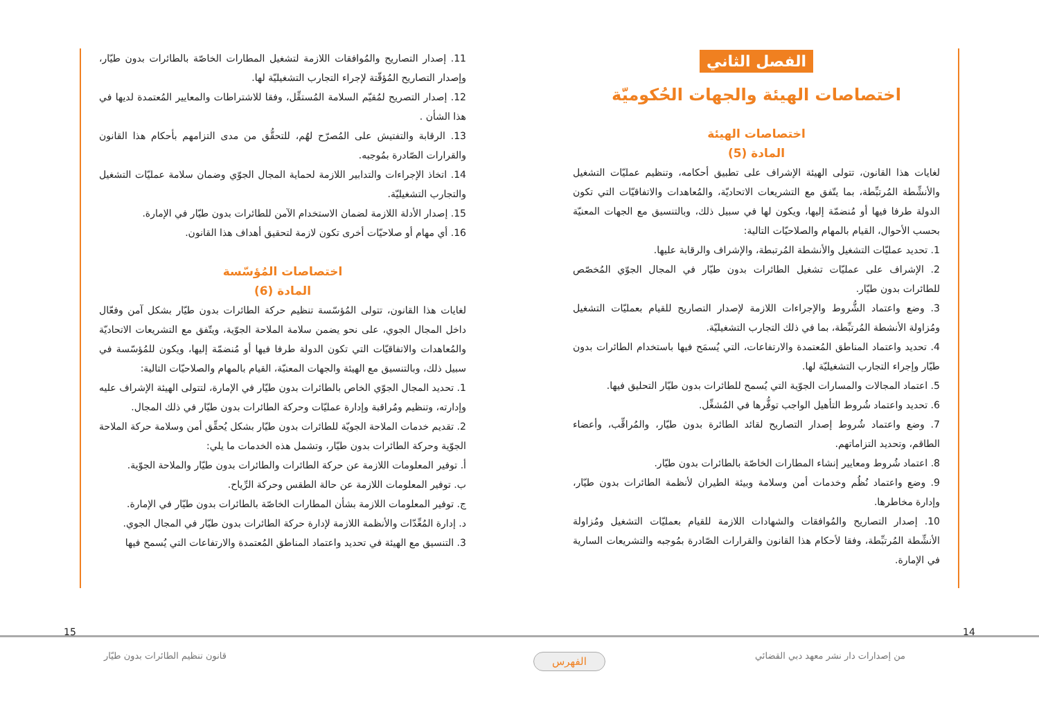الفصل الثاني
اختصاصات الهيئة والجهات الحُكوميّة
اختصاصات الهيئة
المادة (5)
لغايات هذا القانون، تتولى الهيئة الإشراف على تطبيق أحكامه، وتنظيم عمليّات التشغيل والأنشِّطة المُرتبِّطة، بما يتّفق مع التشريعات الاتحاديّة، والمُعاهدات والاتفاقيّات التي تكون الدولة طرفا فيها أو مُنضمّة إليها، ويكون لها في سبيل ذلك، وبالتنسيق مع الجهات المعنيّة بحسب الأحوال، القيام بالمهام والصلاحيّات التالية:
1. تحديد عمليّات التشغيل والأنشطة المُرتبطة، والإشراف والرقابة عليها.
2. الإشراف على عمليّات تشغيل الطائرات بدون طيّار في المجال الجوّي المُخصّص للطائرات بدون طيّار.
3. وضع واعتماد الشُّروط والإجراءات اللازمة لإصدار التصاريح للقيام بعمليّات التشغيل ومُزاولة الأنشطة المُرتبِّطة، بما في ذلك التجارب التشغيليّة.
4. تحديد واعتماد المناطق المُعتمدة والارتفاعات، التي يُسمَح فيها باستخدام الطائرات بدون طيّار وإجراء التجارب التشغيليّة لها.
5. اعتماد المجالات والمسارات الجوّية التي يُسمح للطائرات بدون طيّار التحليق فيها.
6. تحديد واعتماد شُروط التأهيل الواجب توفُّرها في المُشغِّل.
7. وضع واعتماد شُروط إصدار التصاريح لقائد الطائرة بدون طيّار، والمُراقِّب، وأعضاء الطاقم، وتحديد التزاماتهم.
8. اعتماد شُروط ومعايير إنشاء المطارات الخاصّة بالطائرات بدون طيّار.
9. وضع واعتماد نُظُم وخدمات أمن وسلامة وبيئة الطيران لأنظمة الطائرات بدون طيّار، وإدارة مخاطرها.
10. إصدار التصاريح والمُوافقات والشهادات اللازمة للقيام بعمليّات التشغيل ومُزاولة الأنشِّطة المُرتبِّطة، وفقا لأحكام هذا القانون والقرارات الصّادرة بمُوجبه والتشريعات السارية في الإمارة.
11. إصدار التصاريح والمُوافقات اللازمة لتشغيل المطارات الخاصّة بالطائرات بدون طيّار، وإصدار التصاريح المُؤقّتة لإجراء التجارب التشغيليّة لها.
12. إصدار التصريح لمُقيّم السلامة المُستقِّل، وفقا للاشتراطات والمعايير المُعتمدة لديها في هذا الشأن .
13. الرقابة والتفتيش على المُصرّح لهُم، للتحقُّق من مدى التزامهم بأحكام هذا القانون والقرارات الصّادرة بمُوجبه.
14. اتخاذ الإجراءات والتدابير اللازمة لحماية المجال الجوّي وضمان سلامة عمليّات التشغيل والتجارب التشغيليّة.
15. إصدار الأدلة اللازمة لضمان الاستخدام الآمن للطائرات بدون طيّار في الإمارة.
16. أي مهام أو صلاحيّات أخرى تكون لازمة لتحقيق أهداف هذا القانون.
اختصاصات المُؤسّسة
المادة (6)
لغايات هذا القانون، تتولى المُؤسّسة تنظيم حركة الطائرات بدون طيّار بشكل آمن وفعّال داخل المجال الجوي، على نحو يضمن سلامة الملاحة الجوّية، ويتّفق مع التشريعات الاتحاديّة والمُعاهدات والاتفاقيّات التي تكون الدولة طرفا فيها أو مُنضمّة إليها، ويكون للمُؤسّسة في سبيل ذلك، وبالتنسيق مع الهيئة والجهات المعنيّة، القيام بالمهام والصلاحيّات التالية:
1. تحديد المجال الجوّي الخاص بالطائرات بدون طيّار في الإمارة، لتتولى الهيئة الإشراف عليه وإدارته، وتنظيم ومُراقبة وإدارة عمليّات وحركة الطائرات بدون طيّار في ذلك المجال.
2. تقديم خدمات الملاحة الجويّة للطائرات بدون طيّار بشكل يُحقِّق أمن وسلامة حركة الملاحة الجوّية وحركة الطائرات بدون طيّار، وتشمل هذه الخدمات ما يلي:
أ. توفير المعلومات اللازمة عن حركة الطائرات والطائرات بدون طيّار والملاحة الجوّية.
ب. توفير المعلومات اللازمة عن حالة الطقس وحركة الرِّياح.
ج. توفير المعلومات اللازمة بشأن المطارات الخاصّة بالطائرات بدون طيّار في الإمارة.
د. إدارة المُعِّدّات والأنظمة اللازمة لإدارة حركة الطائرات بدون طيّار في المجال الجوي.
3. التنسيق مع الهيئة في تحديد واعتماد المناطق المُعتمدة والارتفاعات التي يُسمح فيها
15 14
قانون تنظيم الطائرات بدون طيّار
الفهرس
من إصدارات دار نشر معهد دبي القضائي